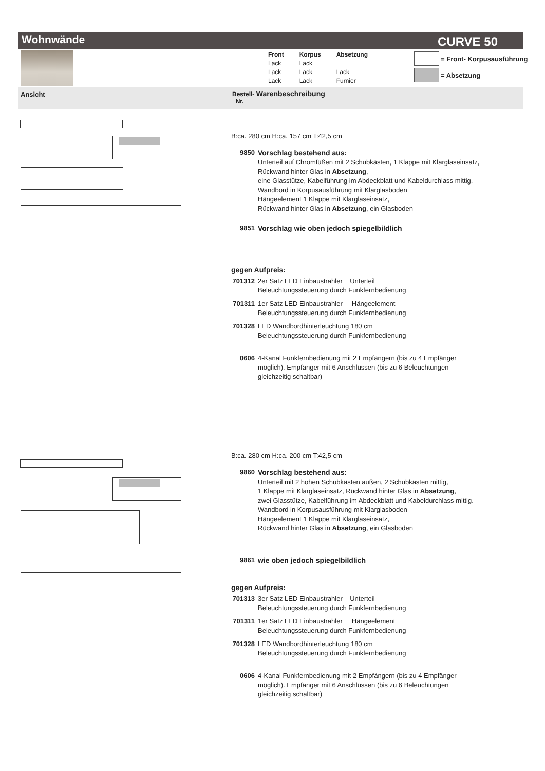Wohnwände CURVE 50
| Front | Korpus | Absetzung |
| Lack | Lack | |
| Lack | Lack | Lack |
| Lack | Lack | Furnier |
= Front- Korpusausführung
= Absetzung
Ansicht
Bestell- Warenbeschreibung
Nr.
B:ca. 280 cm H:ca. 157 cm T:42,5 cm
9850 Vorschlag bestehend aus:
Unterteil auf Chromfüßen mit 2 Schubkästen, 1 Klappe mit Klarglaseinsatz,
Rückwand hinter Glas in Absetzung,
eine Glasstütze, Kabelführung im Abdeckblatt und Kabeldurchlass mittig.
Wandbord in Korpusausführung mit Klarglasboden
Hängeelement 1 Klappe mit Klarglaseinsatz,
Rückwand hinter Glas in Absetzung, ein Glasboden
9851 Vorschlag wie oben jedoch spiegelbildlich
gegen Aufpreis:
701312
2er Satz LED Einbaustrahler Unterteil
Beleuchtungssteuerung durch Funkfernbedienung
701311
1er Satz LED Einbaustrahler Hängeelement
Beleuchtungssteuerung durch Funkfernbedienung
701328
LED Wandbordhinterleuchtung 180 cm
Beleuchtungssteuerung durch Funkfernbedienung
0606 4-Kanal Funkfernbedienung mit 2 Empfängern (bis zu 4 Empfänger möglich). Empfänger mit 6 Anschlüssen (bis zu 6 Beleuchtungen gleichzeitig schaltbar)
B:ca. 280 cm H:ca. 200 cm T:42,5 cm
9860 Vorschlag bestehend aus:
Unterteil mit 2 hohen Schubkästen außen, 2 Schubkästen mittig,
1 Klappe mit Klarglaseinsatz, Rückwand hinter Glas in Absetzung,
zwei Glasstütze, Kabelführung im Abdeckblatt und Kabeldurchlass mittig.
Wandbord in Korpusausführung mit Klarglasboden
Hängeelement 1 Klappe mit Klarglaseinsatz,
Rückwand hinter Glas in Absetzung, ein Glasboden
9861 wie oben jedoch spiegelbildlich
gegen Aufpreis:
701313
3er Satz LED Einbaustrahler Unterteil
Beleuchtungssteuerung durch Funkfernbedienung
701311
1er Satz LED Einbaustrahler Hängeelement
Beleuchtungssteuerung durch Funkfernbedienung
701328
LED Wandbordhinterleuchtung 180 cm
Beleuchtungssteuerung durch Funkfernbedienung
0606 4-Kanal Funkfernbedienung mit 2 Empfängern (bis zu 4 Empfänger möglich). Empfänger mit 6 Anschlüssen (bis zu 6 Beleuchtungen gleichzeitig schaltbar)